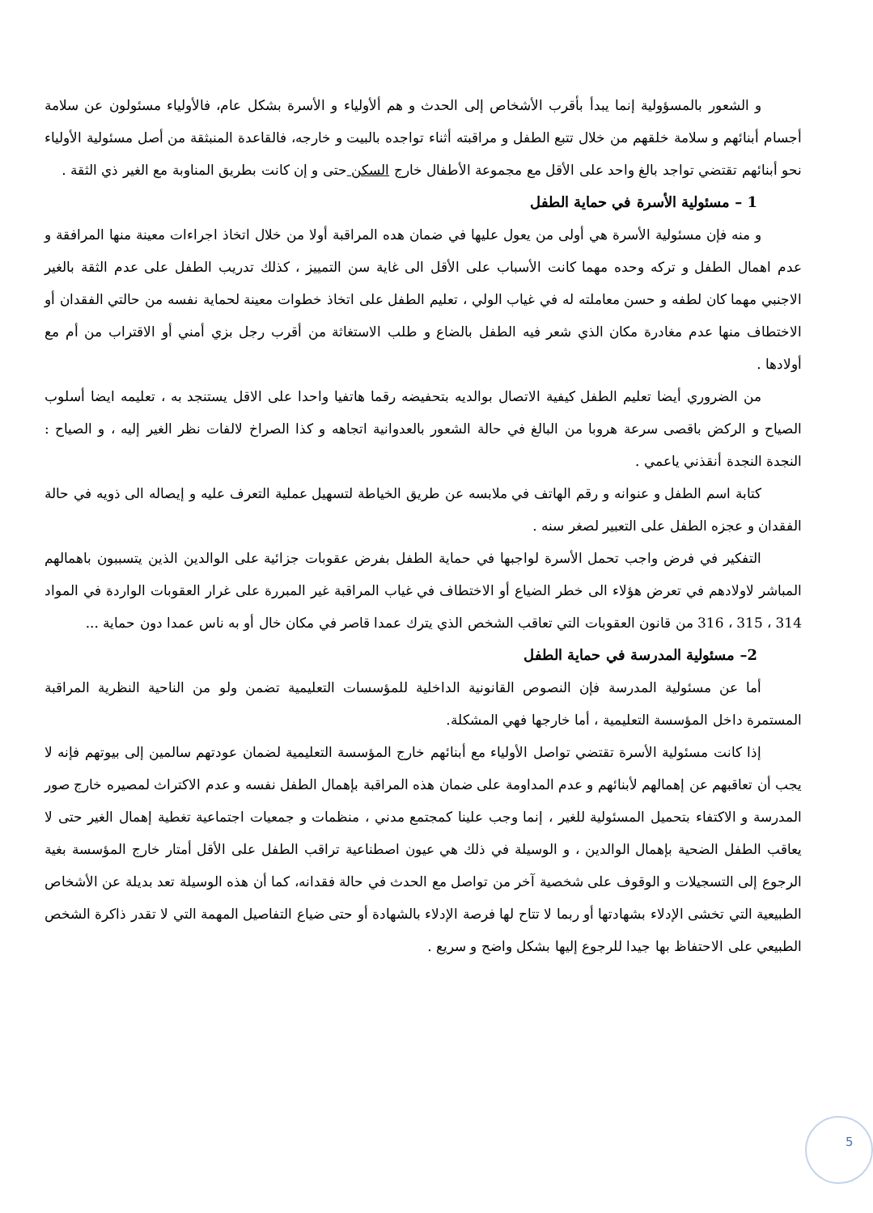و الشعور بالمسؤولية إنما يبدأ بأقرب الأشخاص إلى الحدث و هم ألأولياء و الأسرة بشكل عام، فالأولياء مسئولون عن سلامة أجسام أبنائهم و سلامة خلقهم من خلال تتبع الطفل و مراقبته أثناء تواجده بالبيت و خارجه، فالقاعدة المنبثقة من أصل مسئولية الأولياء نحو أبنائهم تقتضي تواجد بالغ واحد على الأقل مع مجموعة الأطفال خارج السكن حتى و إن كانت بطريق المناوبة مع الغير ذي الثقة .
1 – مسئولية الأسرة في حماية الطفل
و منه فإن مسئولية الأسرة هي أولى من يعول عليها في ضمان هده المراقبة أولا من خلال اتخاذ اجراءات معينة منها المرافقة و عدم اهمال الطفل و تركه وحده مهما كانت الأسباب على الأقل الى غاية سن التمييز ، كذلك تدريب الطفل على عدم الثقة بالغير الاجنبي مهما كان لطفه و حسن معاملته له في غياب الولي ، تعليم الطفل على اتخاذ خطوات معينة لحماية نفسه من حالتي الفقدان أو الاختطاف منها عدم مغادرة مكان الذي شعر فيه الطفل بالضاع و طلب الاستغاثة من أقرب رجل بزي أمني أو الاقتراب من أم مع أولادها .
من الضروري أيضا تعليم الطفل كيفية الاتصال بوالديه بتحفيضه رقما هاتفيا واحدا على الاقل يستنجد به ، تعليمه ايضا أسلوب الصياح و الركض باقصى سرعة هروبا من البالغ في حالة الشعور بالعدوانية اتجاهه و كذا الصراخ لالفات نظر الغير إليه ، و الصياح : النجدة النجدة أنقذني ياعمي .
كتابة اسم الطفل و عنوانه و رقم الهاتف في ملابسه عن طريق الخياطة لتسهيل عملية التعرف عليه و إيصاله الى ذويه في حالة الفقدان و عجزه الطفل على التعبير لصغر سنه .
التفكير في فرض واجب تحمل الأسرة لواجبها في حماية الطفل بفرض عقوبات جزائية على الوالدين الذين يتسببون باهمالهم المباشر لاولادهم في تعرض هؤلاء الى خطر الضياع أو الاختطاف في غياب المراقبة غير المبررة على غرار العقوبات الواردة في المواد 314 ، 315 ، 316 من قانون العقوبات التي تعاقب الشخص الذي يترك عمدا قاصر في مكان خال أو به ناس عمدا دون حماية ...
2– مسئولية المدرسة في حماية الطفل
أما عن مسئولية المدرسة فإن النصوص القانونية الداخلية للمؤسسات التعليمية تضمن ولو من الناحية النظرية المراقبة المستمرة داخل المؤسسة التعليمية ، أما خارجها فهي المشكلة.
إذا كانت مسئولية الأسرة تقتضي تواصل الأولياء مع أبنائهم خارج المؤسسة التعليمية لضمان عودتهم سالمين إلى بيوتهم فإنه لا يجب أن تعاقبهم عن إهمالهم لأبنائهم و عدم المداومة على ضمان هذه المراقبة بإهمال الطفل نفسه و عدم الاكتراث لمصيره خارج صور المدرسة و الاكتفاء بتحميل المسئولية للغير ، إنما وجب علينا كمجتمع مدني ، منظمات و جمعيات اجتماعية تغطية إهمال الغير حتى لا يعاقب الطفل الضحية بإهمال الوالدين ، و الوسيلة في ذلك هي عيون اصطناعية تراقب الطفل على الأقل أمتار خارج المؤسسة بغية الرجوع إلى التسجيلات و الوقوف على شخصية آخر من تواصل مع الحدث في حالة فقدانه، كما أن هذه الوسيلة تعد بديلة عن الأشخاص الطبيعية التي تخشى الإدلاء بشهادتها أو ربما لا تتاح لها فرصة الإدلاء بالشهادة أو حتى ضياع التفاصيل المهمة التي لا تقدر ذاكرة الشخص الطبيعي على الاحتفاظ بها جيدا للرجوع إليها بشكل واضح و سريع .
5